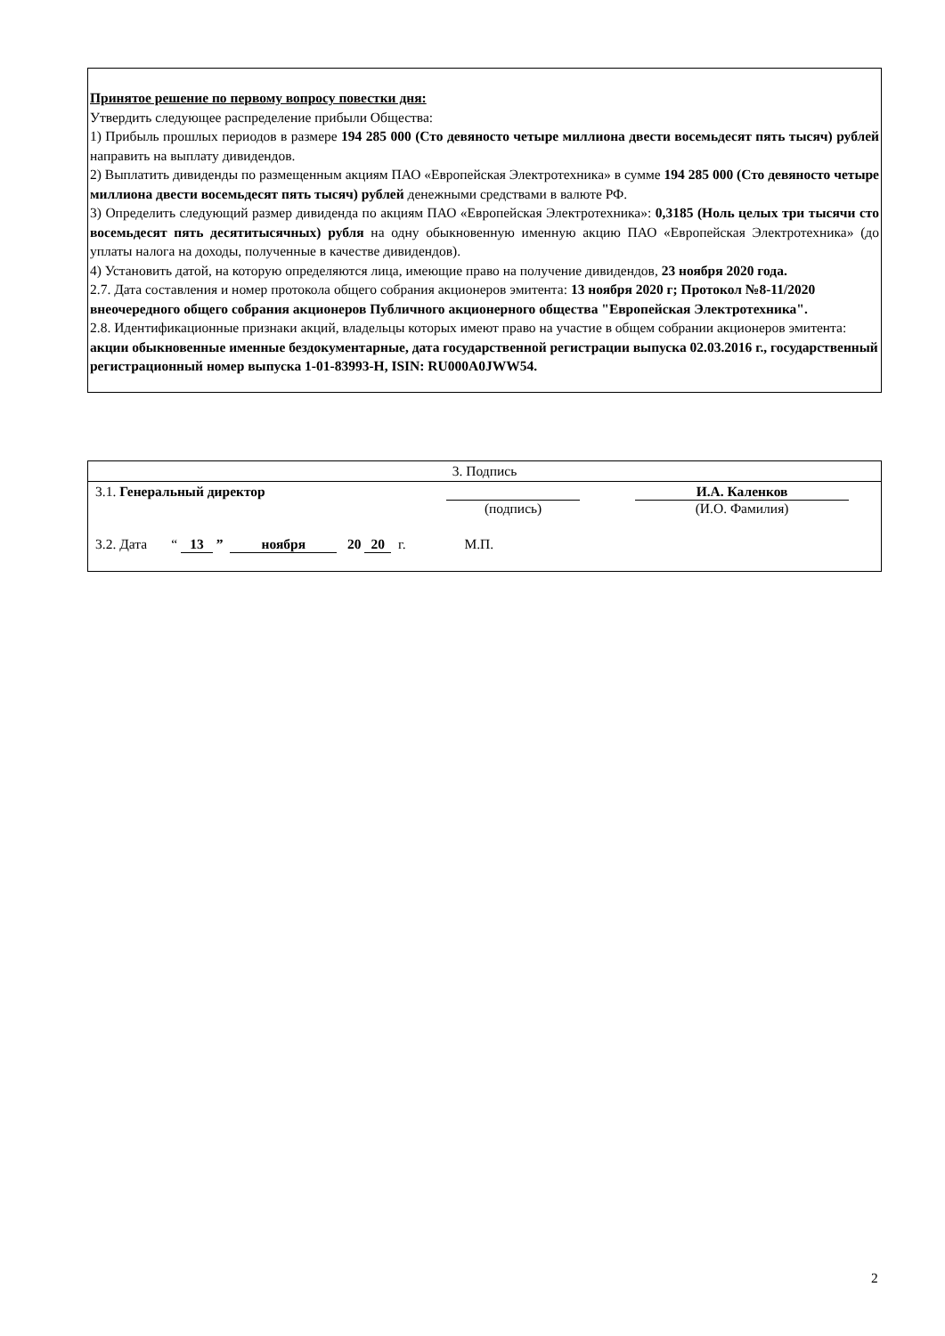Принятое решение по первому вопросу повестки дня:
Утвердить следующее распределение прибыли Общества:
1) Прибыль прошлых периодов в размере 194 285 000 (Сто девяносто четыре миллиона двести восемьдесят пять тысяч) рублей направить на выплату дивидендов.
2) Выплатить дивиденды по размещенным акциям ПАО «Европейская Электротехника» в сумме 194 285 000 (Сто девяносто четыре миллиона двести восемьдесят пять тысяч) рублей денежными средствами в валюте РФ.
3) Определить следующий размер дивиденда по акциям ПАО «Европейская Электротехника»: 0,3185 (Ноль целых три тысячи сто восемьдесят пять десятитысячных) рубля на одну обыкновенную именную акцию ПАО «Европейская Электротехника» (до уплаты налога на доходы, полученные в качестве дивидендов).
4) Установить датой, на которую определяются лица, имеющие право на получение дивидендов, 23 ноября 2020 года.
2.7. Дата составления и номер протокола общего собрания акционеров эмитента: 13 ноября 2020 г; Протокол №8-11/2020 внеочередного общего собрания акционеров Публичного акционерного общества "Европейская Электротехника".
2.8. Идентификационные признаки акций, владельцы которых имеют право на участие в общем собрании акционеров эмитента: акции обыкновенные именные бездокументарные, дата государственной регистрации выпуска 02.03.2016 г., государственный регистрационный номер выпуска 1-01-83993-Н, ISIN: RU000A0JWW54.
| 3. Подпись | | |
| 3.1. Генеральный директор | (подпись) | И.А. Каленков (И.О. Фамилия) |
| 3.2. Дата “ 13 ” ноября 20 20 г. М.П. | | |
2